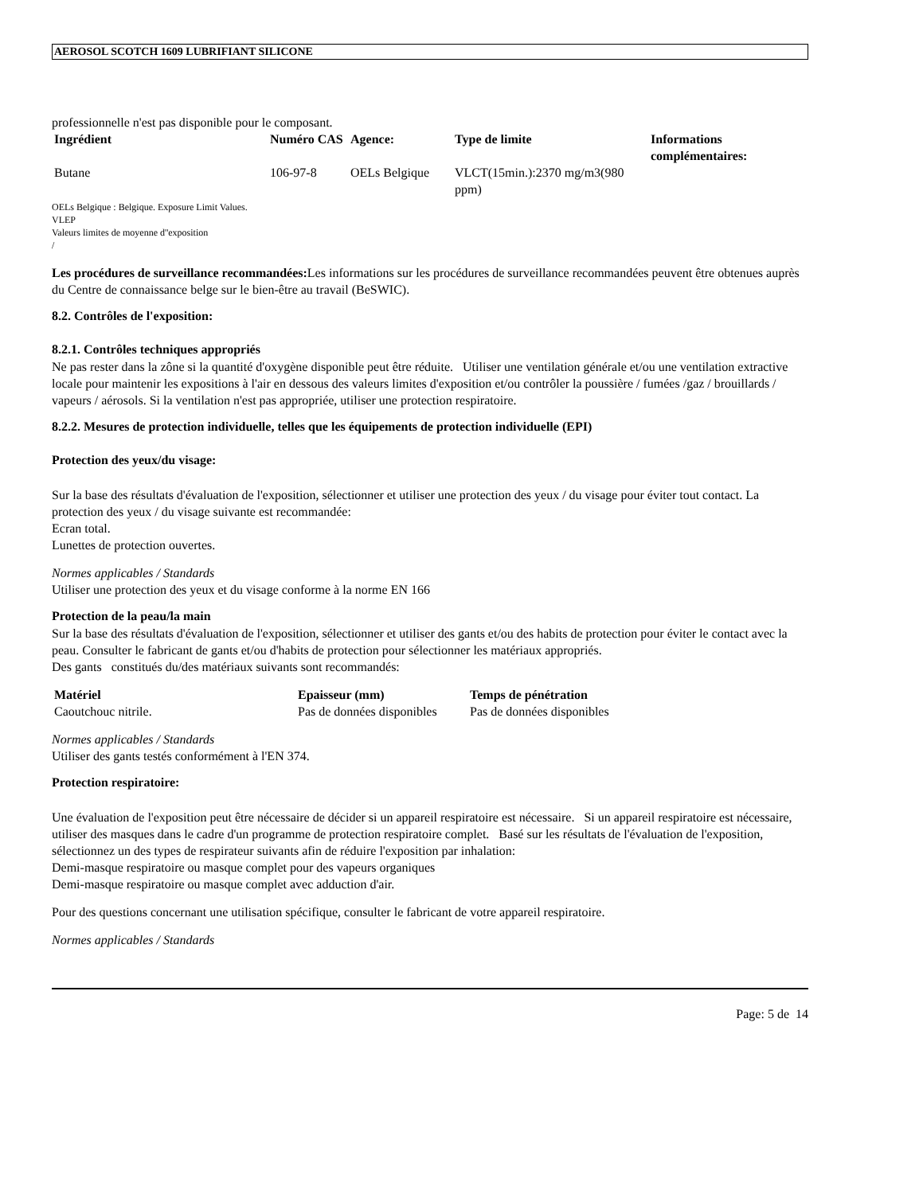AEROSOL SCOTCH 1609 LUBRIFIANT SILICONE
professionnelle n'est pas disponible pour le composant.
| Ingrédient | Numéro CAS | Agence: | Type de limite | Informations complémentaires: |
| --- | --- | --- | --- | --- |
| Butane | 106-97-8 | OELs Belgique | VLCT(15min.):2370 mg/m3(980 ppm) | |
OELs Belgique : Belgique. Exposure Limit Values.
VLEP
Valeurs limites de moyenne d''exposition
/
Les procédures de surveillance recommandées: Les informations sur les procédures de surveillance recommandées peuvent être obtenues auprès du Centre de connaissance belge sur le bien-être au travail (BeSWIC).
8.2. Contrôles de l'exposition:
8.2.1. Contrôles techniques appropriés
Ne pas rester dans la zône si la quantité d'oxygène disponible peut être réduite. Utiliser une ventilation générale et/ou une ventilation extractive locale pour maintenir les expositions à l'air en dessous des valeurs limites d'exposition et/ou contrôler la poussière / fumées /gaz / brouillards / vapeurs / aérosols. Si la ventilation n'est pas appropriée, utiliser une protection respiratoire.
8.2.2. Mesures de protection individuelle, telles que les équipements de protection individuelle (EPI)
Protection des yeux/du visage:
Sur la base des résultats d'évaluation de l'exposition, sélectionner et utiliser une protection des yeux / du visage pour éviter tout contact. La protection des yeux / du visage suivante est recommandée:
Ecran total.
Lunettes de protection ouvertes.
Normes applicables / Standards
Utiliser une protection des yeux et du visage conforme à la norme EN 166
Protection de la peau/la main
Sur la base des résultats d'évaluation de l'exposition, sélectionner et utiliser des gants et/ou des habits de protection pour éviter le contact avec la peau. Consulter le fabricant de gants et/ou d'habits de protection pour sélectionner les matériaux appropriés.
Des gants constitués du/des matériaux suivants sont recommandés:
| Matériel | Epaisseur (mm) | Temps de pénétration |
| --- | --- | --- |
| Caoutchouc nitrile. | Pas de données disponibles | Pas de données disponibles |
Normes applicables / Standards
Utiliser des gants testés conformément à l'EN 374.
Protection respiratoire:
Une évaluation de l'exposition peut être nécessaire de décider si un appareil respiratoire est nécessaire. Si un appareil respiratoire est nécessaire, utiliser des masques dans le cadre d'un programme de protection respiratoire complet. Basé sur les résultats de l'évaluation de l'exposition, sélectionnez un des types de respirateur suivants afin de réduire l'exposition par inhalation:
Demi-masque respiratoire ou masque complet pour des vapeurs organiques
Demi-masque respiratoire ou masque complet avec adduction d'air.
Pour des questions concernant une utilisation spécifique, consulter le fabricant de votre appareil respiratoire.
Normes applicables / Standards
Page: 5 de 14